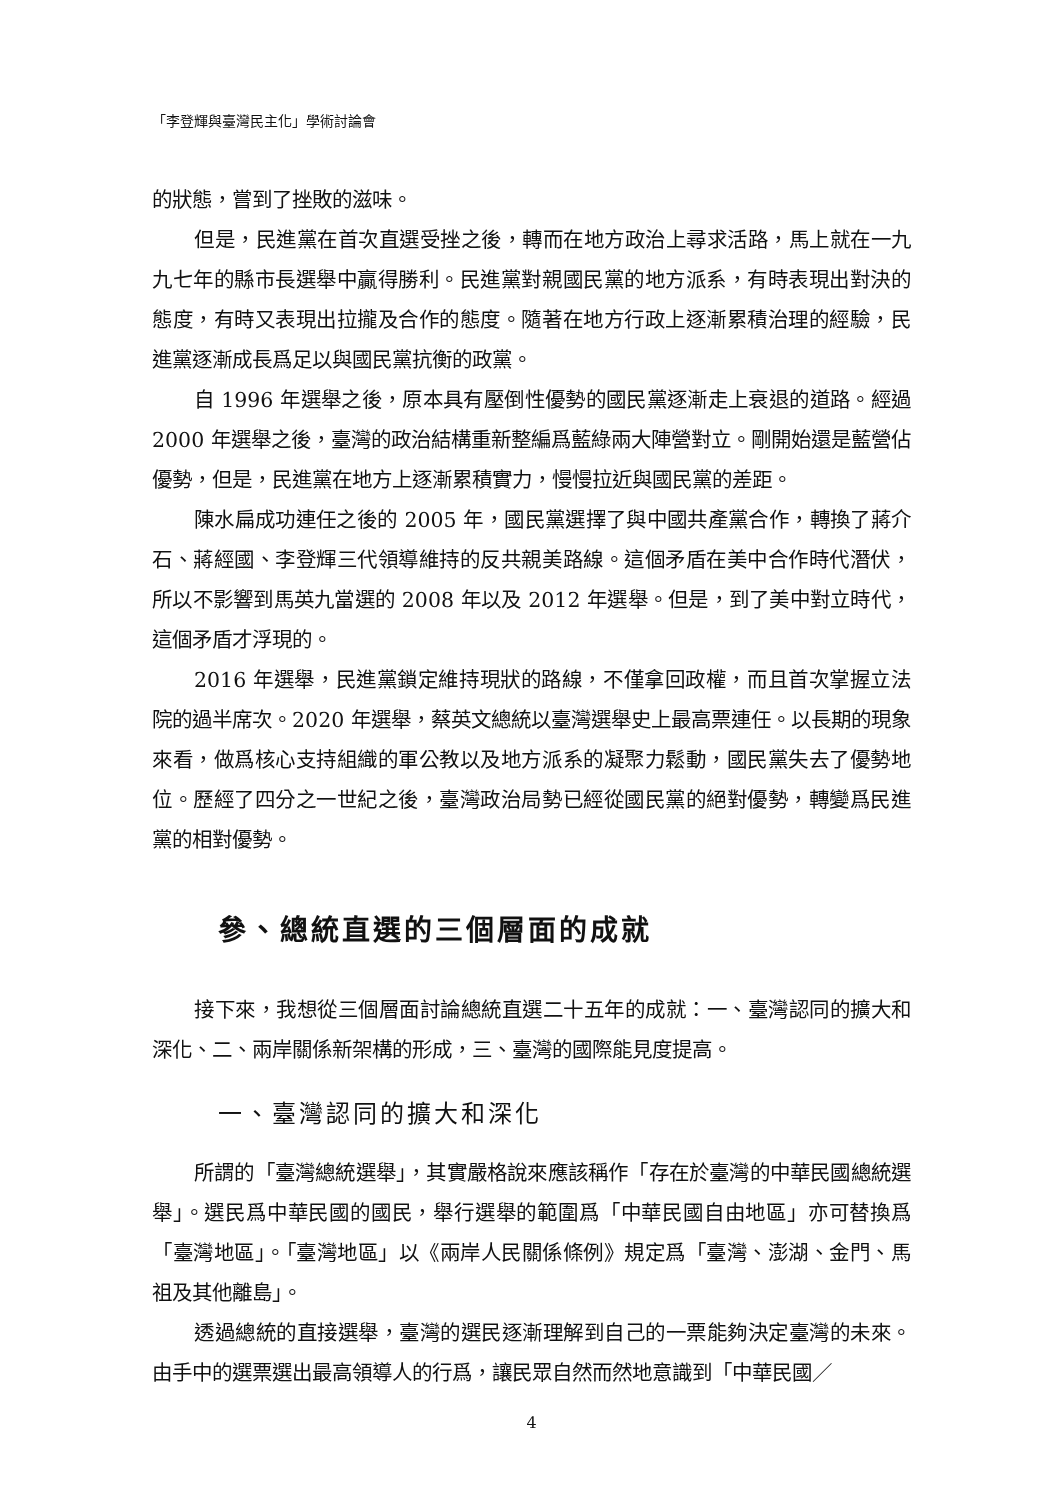「李登輝與臺灣民主化」學術討論會
的狀態，嘗到了挫敗的滋味。
但是，民進黨在首次直選受挫之後，轉而在地方政治上尋求活路，馬上就在一九九七年的縣市長選舉中贏得勝利。民進黨對親國民黨的地方派系，有時表現出對決的態度，有時又表現出拉攏及合作的態度。隨著在地方行政上逐漸累積治理的經驗，民進黨逐漸成長爲足以與國民黨抗衡的政黨。
自 1996 年選舉之後，原本具有壓倒性優勢的國民黨逐漸走上衰退的道路。經過 2000 年選舉之後，臺灣的政治結構重新整編爲藍綠兩大陣營對立。剛開始還是藍營佔優勢，但是，民進黨在地方上逐漸累積實力，慢慢拉近與國民黨的差距。
陳水扁成功連任之後的 2005 年，國民黨選擇了與中國共產黨合作，轉換了蔣介石、蔣經國、李登輝三代領導維持的反共親美路線。這個矛盾在美中合作時代潛伏，所以不影響到馬英九當選的 2008 年以及 2012 年選舉。但是，到了美中對立時代，這個矛盾才浮現的。
2016 年選舉，民進黨鎖定維持現狀的路線，不僅拿回政權，而且首次掌握立法院的過半席次。2020 年選舉，蔡英文總統以臺灣選舉史上最高票連任。以長期的現象來看，做爲核心支持組織的軍公教以及地方派系的凝聚力鬆動，國民黨失去了優勢地位。歷經了四分之一世紀之後，臺灣政治局勢已經從國民黨的絕對優勢，轉變爲民進黨的相對優勢。
參、總統直選的三個層面的成就
接下來，我想從三個層面討論總統直選二十五年的成就：一、臺灣認同的擴大和深化、二、兩岸關係新架構的形成，三、臺灣的國際能見度提高。
一、臺灣認同的擴大和深化
所謂的「臺灣總統選舉」，其實嚴格說來應該稱作「存在於臺灣的中華民國總統選舉」。選民爲中華民國的國民，舉行選舉的範圍爲「中華民國自由地區」亦可替換爲「臺灣地區」。「臺灣地區」以《兩岸人民關係條例》規定爲「臺灣、澎湖、金門、馬祖及其他離島」。
透過總統的直接選舉，臺灣的選民逐漸理解到自己的一票能夠決定臺灣的未來。由手中的選票選出最高領導人的行爲，讓民眾自然而然地意識到「中華民國／
4